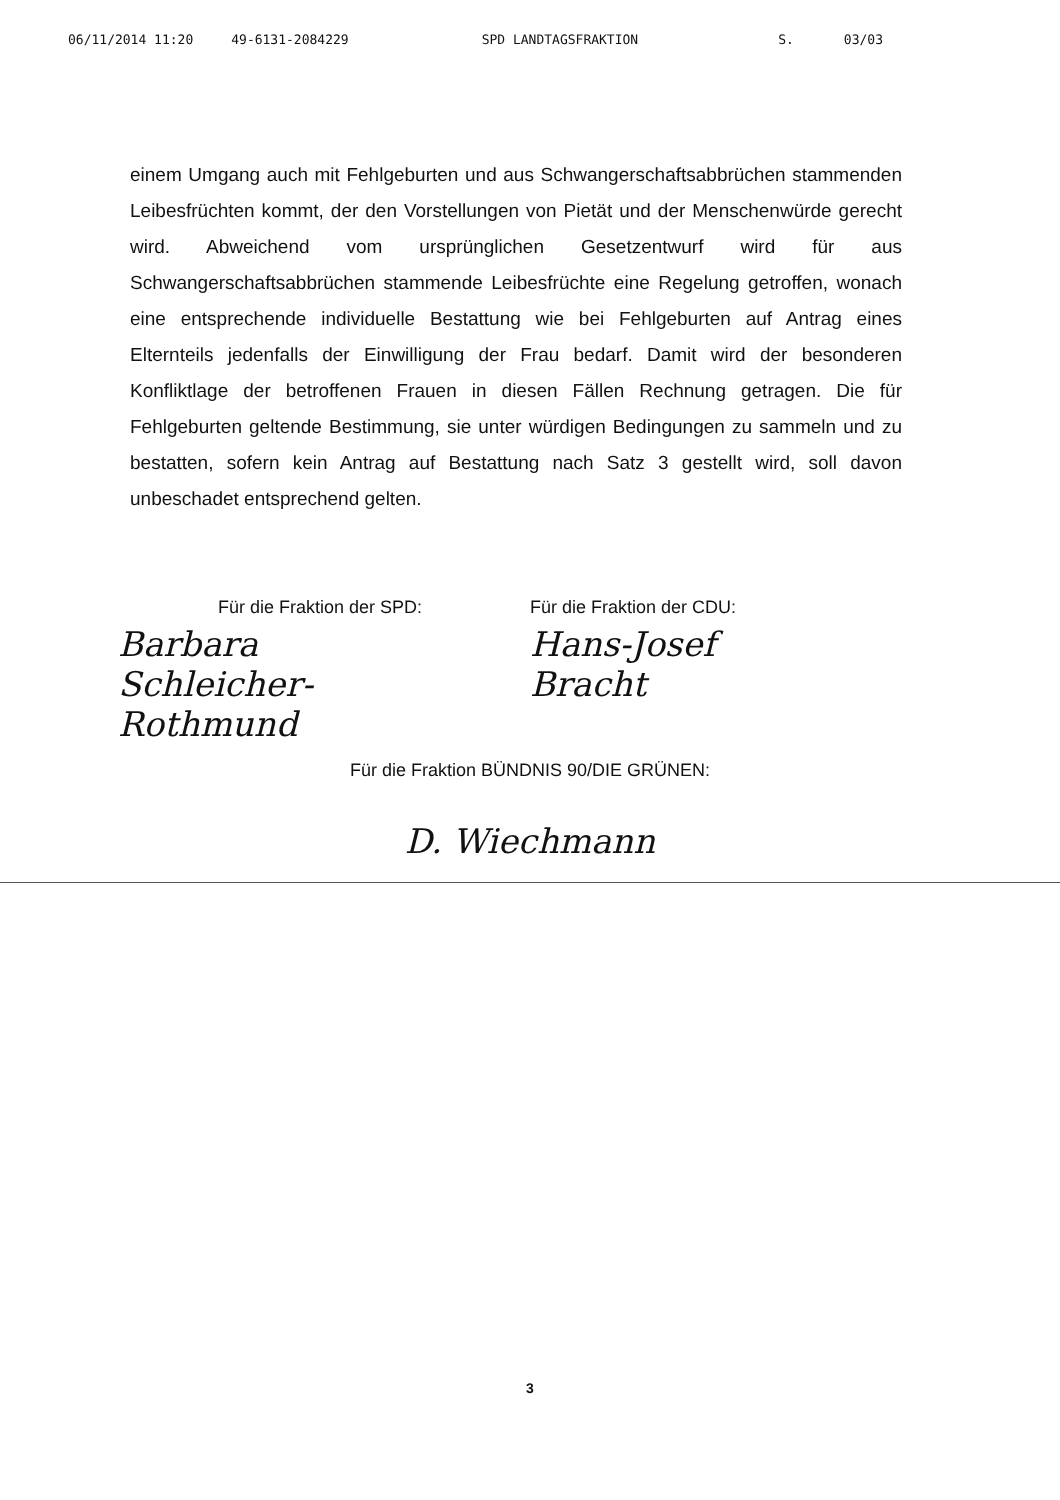06/11/2014 11:20 49-6131-2084229 SPD LANDTAGSFRAKTION S. 03/03
einem Umgang auch mit Fehlgeburten und aus Schwangerschaftsabbrüchen stammenden Leibesfrüchten kommt, der den Vorstellungen von Pietät und der Menschenwürde gerecht wird. Abweichend vom ursprünglichen Gesetzentwurf wird für aus Schwangerschaftsabbrüchen stammende Leibesfrüchte eine Regelung getroffen, wonach eine entsprechende individuelle Bestattung wie bei Fehlgeburten auf Antrag eines Elternteils jedenfalls der Einwilligung der Frau bedarf. Damit wird der besonderen Konfliktlage der betroffenen Frauen in diesen Fällen Rechnung getragen. Die für Fehlgeburten geltende Bestimmung, sie unter würdigen Bedingungen zu sammeln und zu bestatten, sofern kein Antrag auf Bestattung nach Satz 3 gestellt wird, soll davon unbeschadet entsprechend gelten.
Für die Fraktion der SPD:
Barbara Schleicher-Rothmund
Für die Fraktion der CDU:
Hans-Josef Bracht
Für die Fraktion BÜNDNIS 90/DIE GRÜNEN:
D. Wiechmann
3